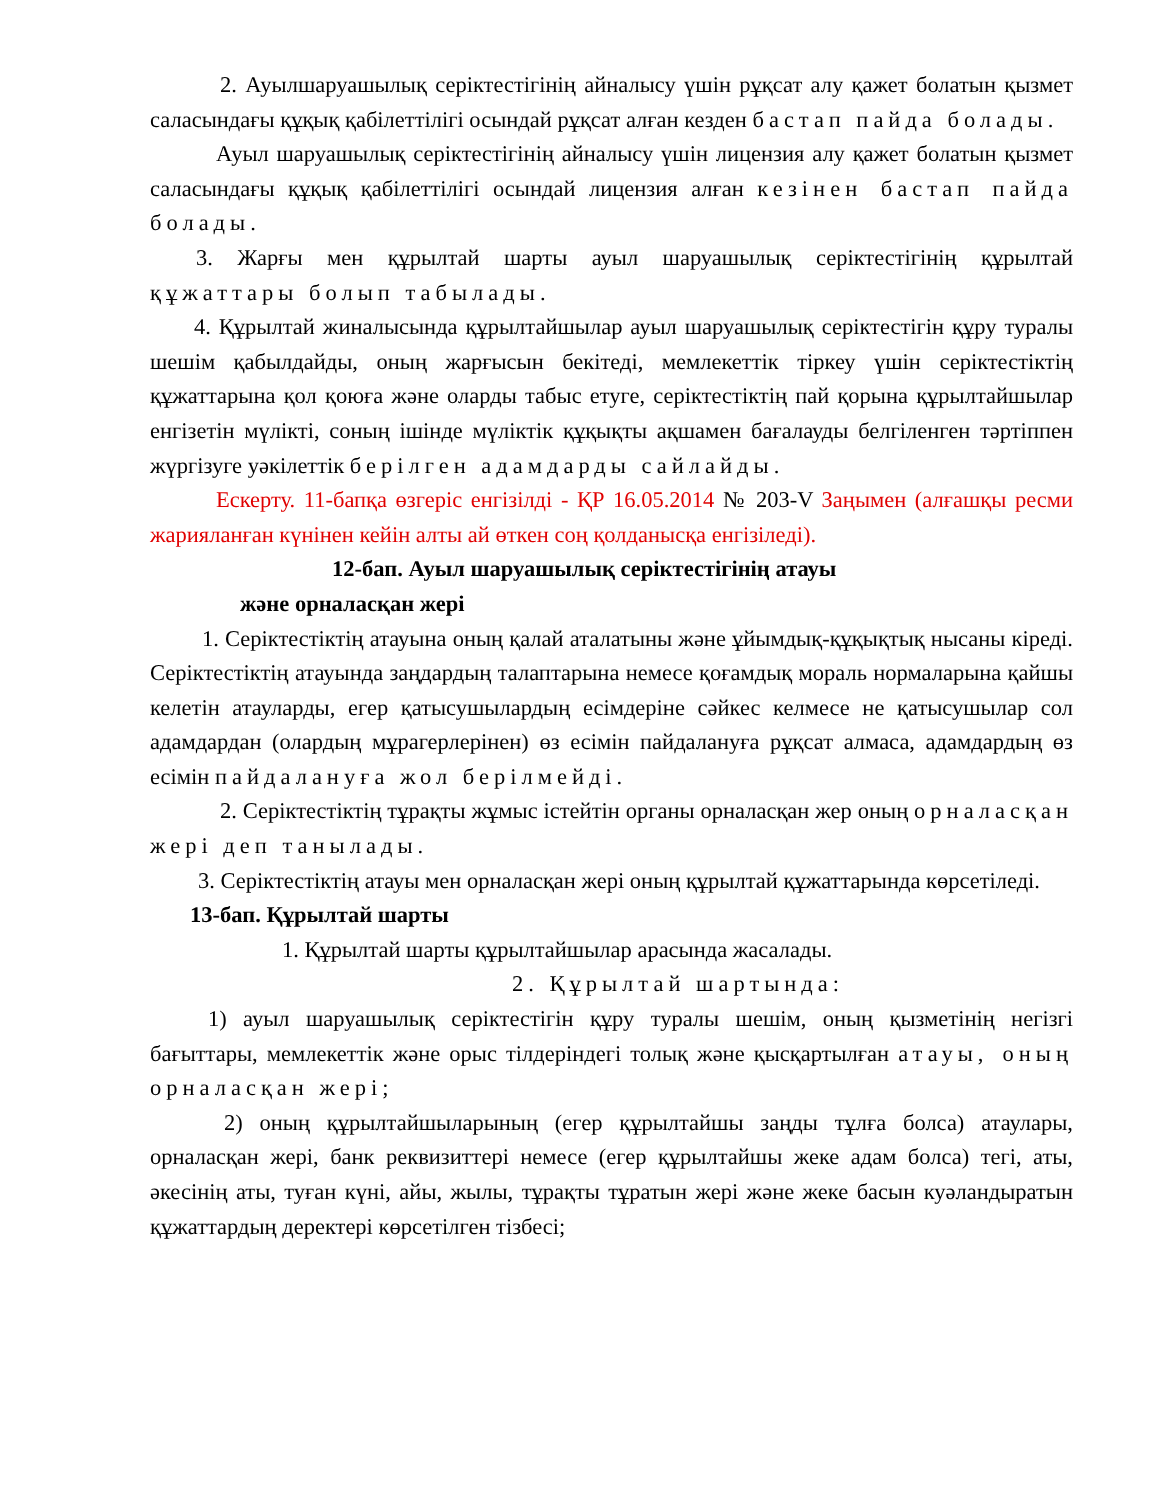2. Ауылшаруашылық серіктестігінің айналысу үшін рұқсат алу қажет болатын қызмет саласындағы құқық қабілеттілігі осындай рұқсат алған кезден бастап пайда болады.
Ауыл шаруашылық серіктестігінің айналысу үшін лицензия алу қажет болатын қызмет саласындағы құқық қабілеттілігі осындай лицензия алған кезінен бастап пайда болады.
3. Жарғы мен құрылтай шарты ауыл шаруашылық серіктестігінің құрылтай құжаттары болып табылады.
4. Құрылтай жиналысында құрылтайшылар ауыл шаруашылық серіктестігін құру туралы шешім қабылдайды, оның жарғысын бекітеді, мемлекеттік тіркеу үшін серіктестіктің құжаттарына қол қоюға және оларды табыс етуге, серіктестіктің пай қорына құрылтайшылар енгізетін мүлікті, соның ішінде мүліктік құқықты ақшамен бағалауды белгіленген тәртіппен жүргізуге уәкілеттік берілген адамдарды сайлайды.
Ескерту. 11-бапқа өзгеріс енгізілді - ҚР 16.05.2014 № 203-V Заңымен (алғашқы ресми жарияланған күнінен кейін алты ай өткен соң қолданысқа енгізіледі).
12-бап. Ауыл шаруашылық серіктестігінің атауы
және орналасқан жері
1. Серіктестіктің атауына оның қалай аталатыны және ұйымдық-құқықтық нысаны кіреді. Серіктестіктің атауында заңдардың талаптарына немесе қоғамдық мораль нормаларына қайшы келетін атауларды, егер қатысушылардың есімдеріне сәйкес келмесе не қатысушылар сол адамдардан (олардың мұрагерлерінен) өз есімін пайдалануға рұқсат алмаса, адамдардың өз есімін пайдалануға жол берілмейді.
2. Серіктестіктің тұрақты жұмыс істейтін органы орналасқан жер оның орналасқан жері деп танылады.
3. Серіктестіктің атауы мен орналасқан жері оның құрылтай құжаттарында көрсетіледі.
13-бап. Құрылтай шарты
1. Құрылтай шарты құрылтайшылар арасында жасалады.
2. Құрылтай шартында:
1) ауыл шаруашылық серіктестігін құру туралы шешім, оның қызметінің негізгі бағыттары, мемлекеттік және орыс тілдеріндегі толық және қысқартылған атауы, оның орналасқан жері;
2) оның құрылтайшыларының (егер құрылтайшы заңды тұлға болса) атаулары, орналасқан жері, банк реквизиттері немесе (егер құрылтайшы жеке адам болса) тегі, аты, әкесінің аты, туған күні, айы, жылы, тұрақты тұратын жері және жеке басын куәландыратын құжаттардың деректері көрсетілген тізбесі;